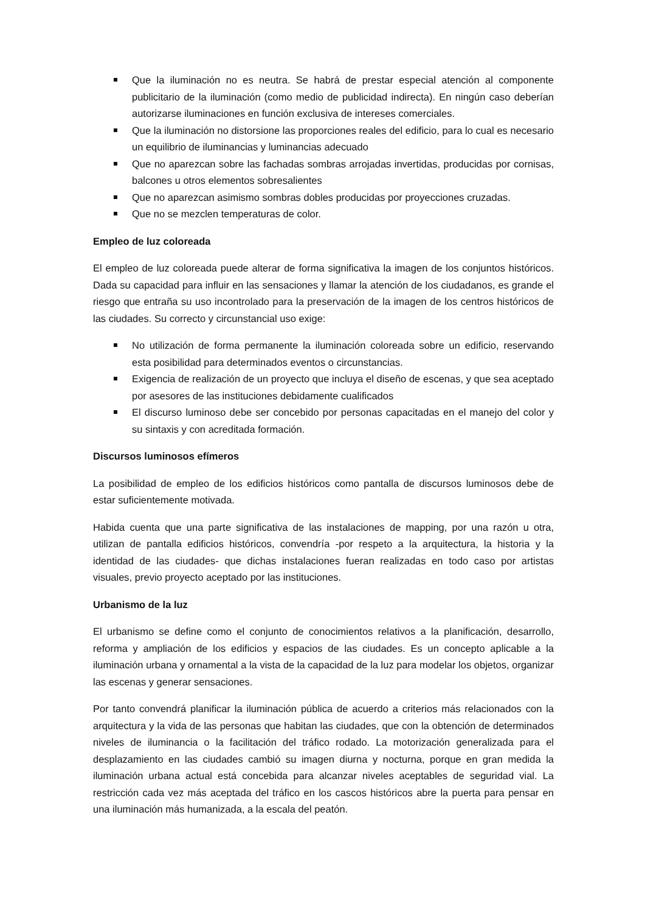Que la iluminación no es neutra. Se habrá de prestar especial atención al componente publicitario de la iluminación (como medio de publicidad indirecta). En ningún caso deberían autorizarse iluminaciones en función exclusiva de intereses comerciales.
Que la iluminación no distorsione las proporciones reales del edificio, para lo cual es necesario un equilibrio de iluminancias y luminancias adecuado
Que no aparezcan sobre las fachadas sombras arrojadas invertidas, producidas por cornisas, balcones u otros elementos sobresalientes
Que no aparezcan asimismo sombras dobles producidas por proyecciones cruzadas.
Que no se mezclen temperaturas de color.
Empleo de luz coloreada
El empleo de luz coloreada puede alterar de forma significativa la imagen de los conjuntos históricos. Dada su capacidad para influir en las sensaciones y llamar la atención de los ciudadanos, es grande el riesgo que entraña su uso incontrolado para la preservación de la imagen de los centros históricos de las ciudades. Su correcto y circunstancial uso exige:
No utilización de forma permanente la iluminación coloreada sobre un edificio, reservando esta posibilidad para determinados eventos o circunstancias.
Exigencia de realización de un proyecto que incluya el diseño de escenas, y que sea aceptado por asesores de las instituciones debidamente cualificados
El discurso luminoso debe ser concebido por personas capacitadas en el manejo del color y su sintaxis y con acreditada formación.
Discursos luminosos efímeros
La posibilidad de empleo de los edificios históricos como pantalla de discursos luminosos debe de estar suficientemente motivada.
Habida cuenta que una parte significativa de las instalaciones de mapping, por una razón u otra, utilizan de pantalla edificios históricos, convendría -por respeto a la arquitectura, la historia y la identidad de las ciudades- que dichas instalaciones fueran realizadas en todo caso por artistas visuales, previo proyecto aceptado por las instituciones.
Urbanismo de la luz
El urbanismo se define como el conjunto de conocimientos relativos a la planificación, desarrollo, reforma y ampliación de los edificios y espacios de las ciudades. Es un concepto aplicable a la iluminación urbana y ornamental a la vista de la capacidad de la luz para modelar los objetos, organizar las escenas y generar sensaciones.
Por tanto convendrá planificar la iluminación pública de acuerdo a criterios más relacionados con la arquitectura y la vida de las personas que habitan las ciudades, que con la obtención de determinados niveles de iluminancia o la facilitación del tráfico rodado. La motorización generalizada para el desplazamiento en las ciudades cambió su imagen diurna y nocturna, porque en gran medida la iluminación urbana actual está concebida para alcanzar niveles aceptables de seguridad vial. La restricción cada vez más aceptada del tráfico en los cascos históricos abre la puerta para pensar en una iluminación más humanizada, a la escala del peatón.